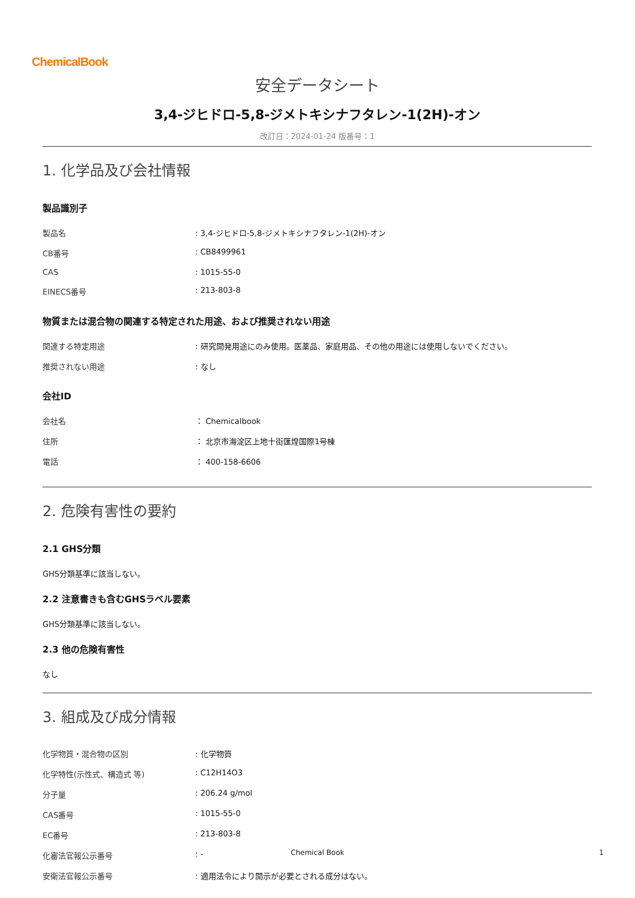ChemicalBook
安全データシート
3,4-ジヒドロ-5,8-ジメトキシナフタレン-1(2H)-オン
改訂日：2024-01-24 版番号：1
1. 化学品及び会社情報
製品識別子
| 製品名 | : 3,4-ジヒドロ-5,8-ジメトキシナフタレン-1(2H)-オン |
| CB番号 | : CB8499961 |
| CAS | : 1015-55-0 |
| EINECS番号 | : 213-803-8 |
物質または混合物の関連する特定された用途、および推奨されない用途
| 関連する特定用途 | : 研究開発用途にのみ使用。医薬品、家庭用品、その他の用途には使用しないでください。 |
| 推奨されない用途 | : なし |
会社ID
| 会社名 | ： Chemicalbook |
| 住所 | ： 北京市海淀区上地十街匯煌国際1号棟 |
| 電話 | ： 400-158-6606 |
2. 危険有害性の要約
2.1 GHS分類
GHS分類基準に該当しない。
2.2 注意書きも含むGHSラベル要素
GHS分類基準に該当しない。
2.3 他の危険有害性
なし
3. 組成及び成分情報
| 化学物質・混合物の区別 | : 化学物質 |
| 化学特性(示性式、構造式 等) | : C12H14O3 |
| 分子量 | : 206.24 g/mol |
| CAS番号 | : 1015-55-0 |
| EC番号 | : 213-803-8 |
| 化審法官報公示番号 | : - |
| 安衛法官報公示番号 | : 適用法令により開示が必要とされる成分はない。 |
Chemical Book 1